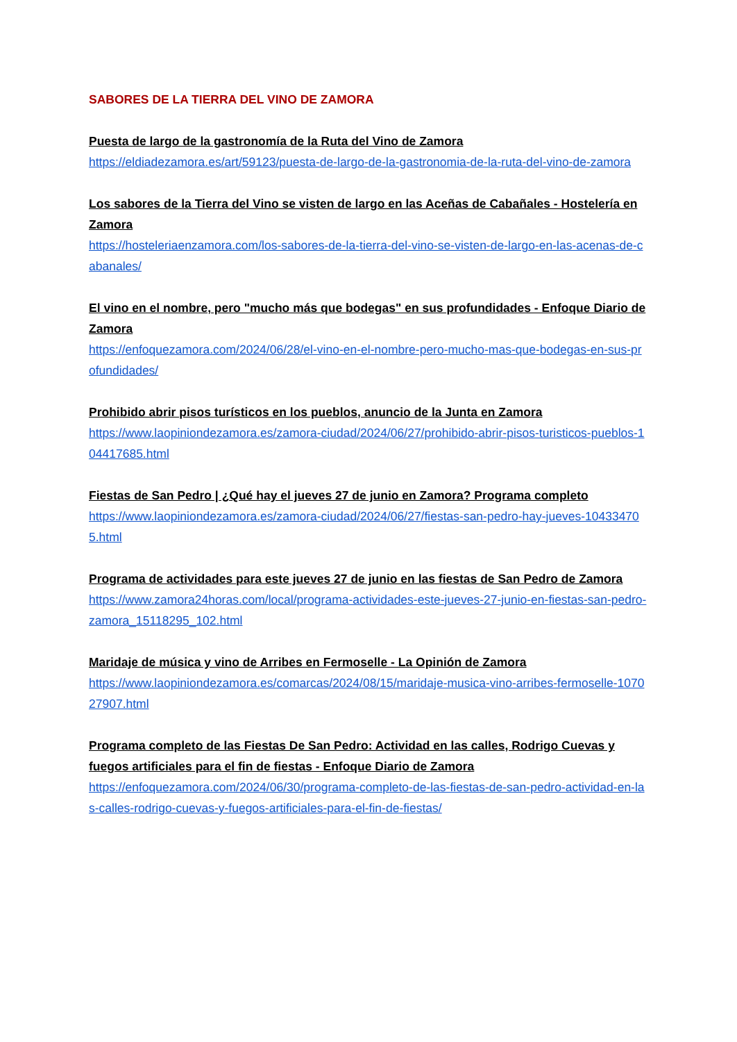SABORES DE LA TIERRA DEL VINO DE ZAMORA
Puesta de largo de la gastronomía de la Ruta del Vino de Zamora
https://eldiadezamora.es/art/59123/puesta-de-largo-de-la-gastronomia-de-la-ruta-del-vino-de-zamora
Los sabores de la Tierra del Vino se visten de largo en las Aceñas de Cabañales - Hostelería en Zamora
https://hosteleriaenzamora.com/los-sabores-de-la-tierra-del-vino-se-visten-de-largo-en-las-acenas-de-cabanales/
El vino en el nombre, pero "mucho más que bodegas" en sus profundidades - Enfoque Diario de Zamora
https://enfoquezamora.com/2024/06/28/el-vino-en-el-nombre-pero-mucho-mas-que-bodegas-en-sus-profundidades/
Prohibido abrir pisos turísticos en los pueblos, anuncio de la Junta en Zamora
https://www.laopiniondezamora.es/zamora-ciudad/2024/06/27/prohibido-abrir-pisos-turisticos-pueblos-104417685.html
Fiestas de San Pedro | ¿Qué hay el jueves 27 de junio en Zamora? Programa completo
https://www.laopiniondezamora.es/zamora-ciudad/2024/06/27/fiestas-san-pedro-hay-jueves-104334705.html
Programa de actividades para este jueves 27 de junio en las fiestas de San Pedro de Zamora
https://www.zamora24horas.com/local/programa-actividades-este-jueves-27-junio-en-fiestas-san-pedro-zamora_15118295_102.html
Maridaje de música y vino de Arribes en Fermoselle - La Opinión de Zamora
https://www.laopiniondezamora.es/comarcas/2024/08/15/maridaje-musica-vino-arribes-fermoselle-107027907.html
Programa completo de las Fiestas De San Pedro: Actividad en las calles, Rodrigo Cuevas y fuegos artificiales para el fin de fiestas - Enfoque Diario de Zamora
https://enfoquezamora.com/2024/06/30/programa-completo-de-las-fiestas-de-san-pedro-actividad-en-las-calles-rodrigo-cuevas-y-fuegos-artificiales-para-el-fin-de-fiestas/